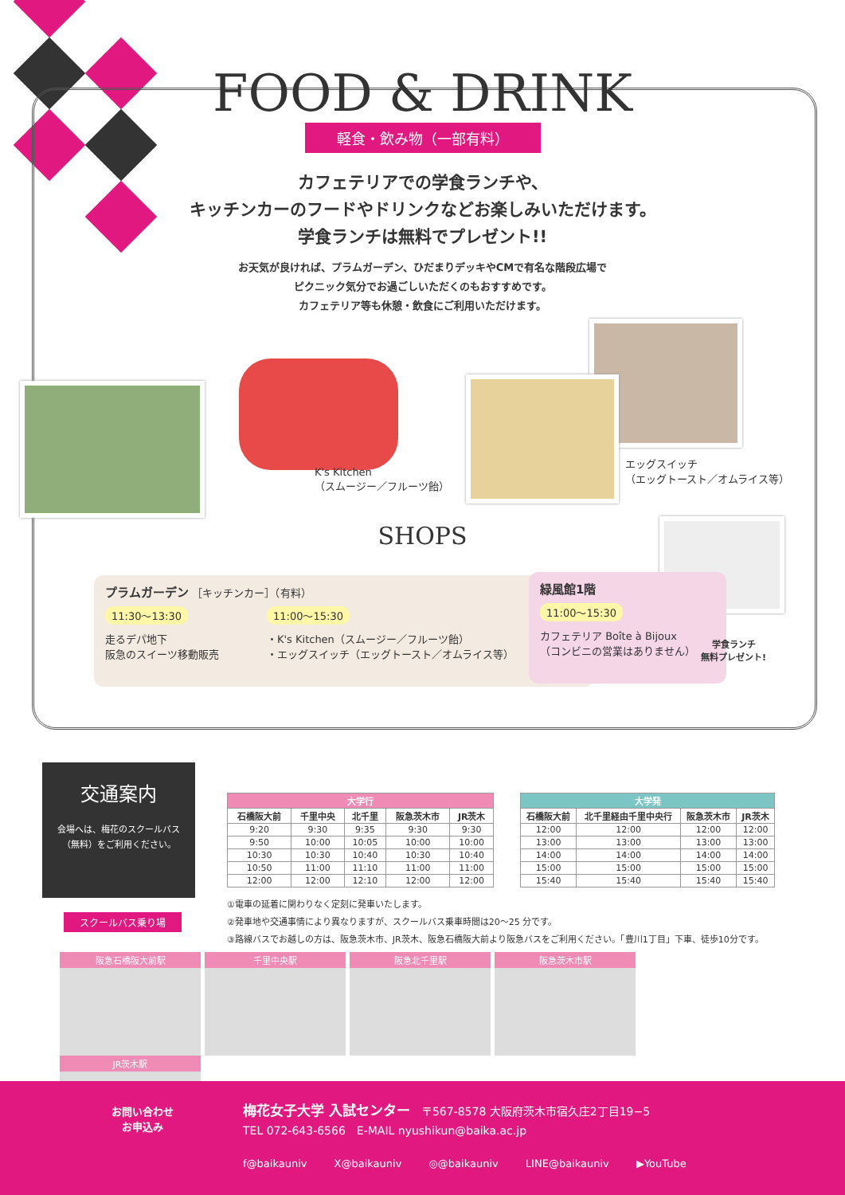FOOD & DRINK
軽食・飲み物（一部有料）
カフェテリアでの学食ランチや、
キッチンカーのフードやドリンクなどお楽しみいただけます。
学食ランチは無料でプレゼント!!
お天気が良ければ、プラムガーデン、ひだまりデッキやCMで有名な階段広場で
ピクニック気分でお過ごしいただくのもおすすめです。
カフェテリア等も休憩・飲食にご利用いただけます。
K's Kitchen
（スムージー／フルーツ飴）
エッグスイッチ
（エッグトースト／オムライス等）
SHOPS
プラムガーデン ［キッチンカー］（有料）
11:30〜13:30
走るデパ地下
阪急のスイーツ移動販売
11:00〜15:30
・K's Kitchen（スムージー／フルーツ飴）
・エッグスイッチ（エッグトースト／オムライス等）
緑風館1階
11:00〜15:30
カフェテリア Boîte à Bijoux
（コンビニの営業はありません）
学食ランチ
無料プレゼント!
交通案内
会場へは、梅花のスクールバス
（無料）をご利用ください。
スクールバス乗り場
| 大学行 | | | | |
| --- | --- | --- | --- | --- |
| 石橋阪大前 | 千里中央 | 北千里 | 阪急茨木市 | JR茨木 |
| 9:20 | 9:30 | 9:35 | 9:30 | 9:30 |
| 9:50 | 10:00 | 10:05 | 10:00 | 10:00 |
| 10:30 | 10:30 | 10:40 | 10:30 | 10:40 |
| 10:50 | 11:00 | 11:10 | 11:00 | 11:00 |
| 12:00 | 12:00 | 12:10 | 12:00 | 12:00 |
| 大学発 | | | |
| --- | --- | --- | --- |
| 石橋阪大前 | 北千里経由千里中央行 | 阪急茨木市 | JR茨木 |
| 12:00 | 12:00 | 12:00 | 12:00 |
| 13:00 | 13:00 | 13:00 | 13:00 |
| 14:00 | 14:00 | 14:00 | 14:00 |
| 15:00 | 15:00 | 15:00 | 15:00 |
| 15:40 | 15:40 | 15:40 | 15:40 |
①電車の延着に関わりなく定刻に発車いたします。
②発車地や交通事情により異なりますが、スクールバス乗車時間は20〜25 分です。
③路線バスでお越しの方は、阪急茨木市、JR茨木、阪急石橋阪大前より阪急バスをご利用ください。「豊川1丁目」下車、徒歩10分です。
阪急石橋阪大前駅 千里中央駅 阪急北千里駅 阪急茨木市駅 JR茨木駅
お問い合わせ
お申込み
梅花女子大学 入試センター　〒567-8578 大阪府茨木市宿久庄2丁目19−5
TEL 072-643-6566　E-MAIL nyushikun@baika.ac.jp
f@baikauniv X@baikauniv ◎@baikauniv LINE@baikauniv ▶YouTube